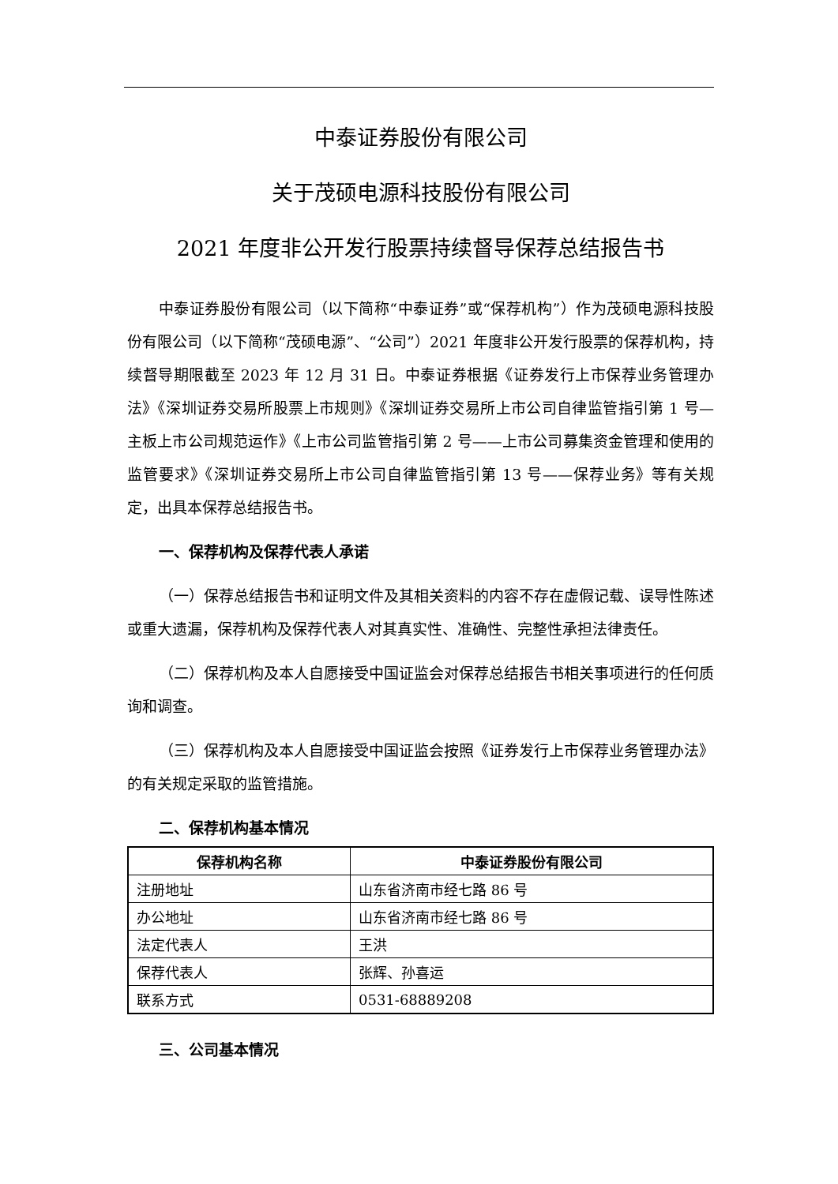中泰证券股份有限公司
关于茂硕电源科技股份有限公司
2021 年度非公开发行股票持续督导保荐总结报告书
中泰证券股份有限公司（以下简称“中泰证券”或“保荐机构”）作为茂硕电源科技股份有限公司（以下简称“茂硕电源”、“公司”）2021 年度非公开发行股票的保荐机构，持续督导期限截至 2023 年 12 月 31 日。中泰证券根据《证券发行上市保荐业务管理办法》《深圳证券交易所股票上市规则》《深圳证券交易所上市公司自律监管指引第 1 号—主板上市公司规范运作》《上市公司监管指引第 2 号——上市公司募集资金管理和使用的监管要求》《深圳证券交易所上市公司自律监管指引第 13 号——保荐业务》等有关规定，出具本保荐总结报告书。
一、保荐机构及保荐代表人承诺
（一）保荐总结报告书和证明文件及其相关资料的内容不存在虚假记载、误导性陈述或重大遗漏，保荐机构及保荐代表人对其真实性、准确性、完整性承担法律责任。
（二）保荐机构及本人自愿接受中国证监会对保荐总结报告书相关事项进行的任何质询和调查。
（三）保荐机构及本人自愿接受中国证监会按照《证券发行上市保荐业务管理办法》的有关规定采取的监管措施。
二、保荐机构基本情况
| 保荐机构名称 | 中泰证券股份有限公司 |
| --- | --- |
| 注册地址 | 山东省济南市经七路 86 号 |
| 办公地址 | 山东省济南市经七路 86 号 |
| 法定代表人 | 王洪 |
| 保荐代表人 | 张辉、孙喜运 |
| 联系方式 | 0531-68889208 |
三、公司基本情况